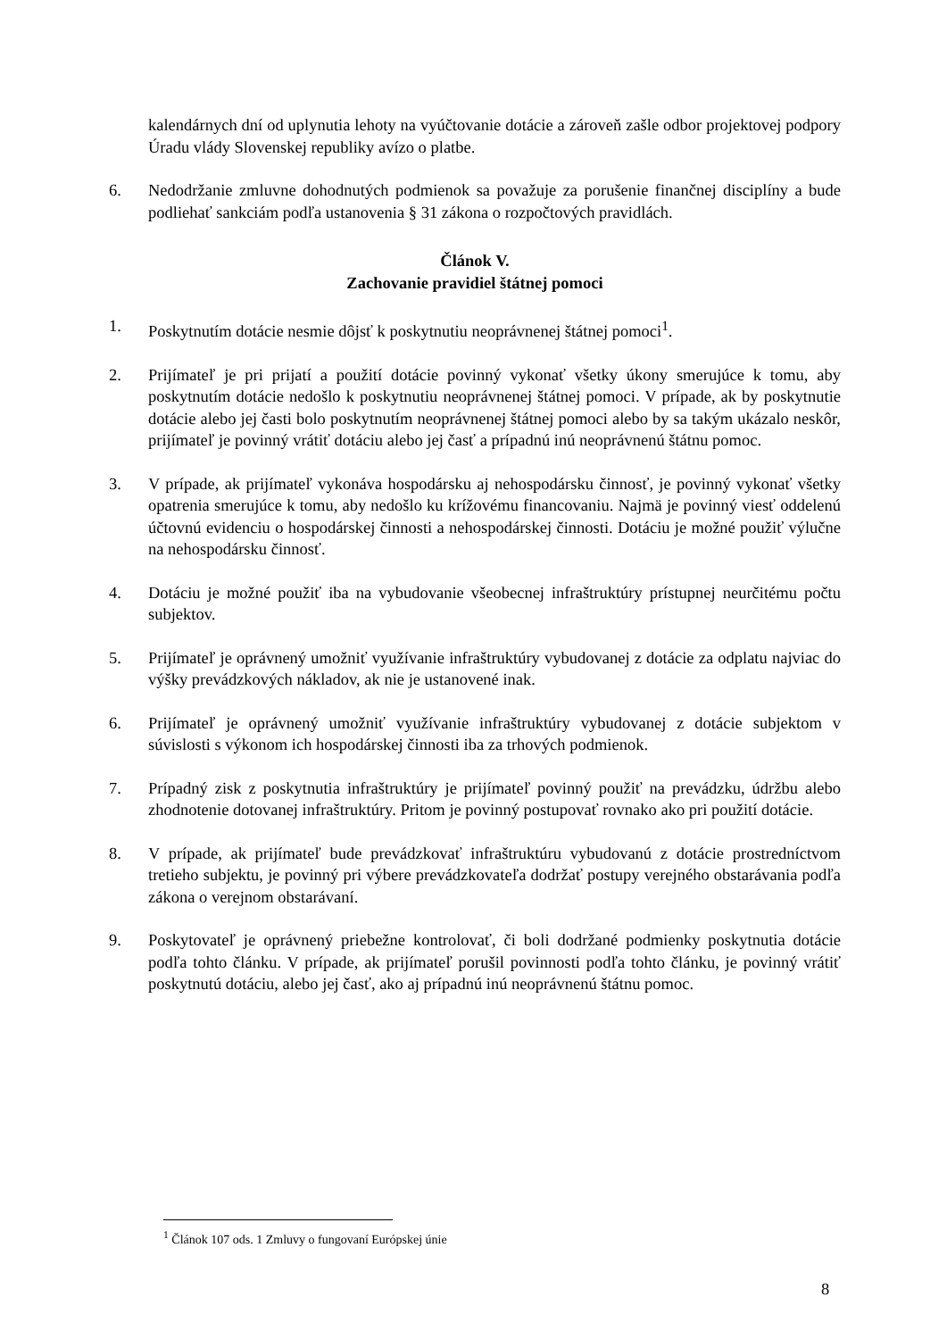kalendárnych dní od uplynutia lehoty na vyúčtovanie dotácie a zároveň zašle odbor projektovej podpory Úradu vlády Slovenskej republiky avízo o platbe.
6. Nedodržanie zmluvne dohodnutých podmienok sa považuje za porušenie finančnej disciplíny a bude podliehať sankciám podľa ustanovenia § 31 zákona o rozpočtových pravidlách.
Článok V.
Zachovanie pravidiel štátnej pomoci
1. Poskytnutím dotácie nesmie dôjsť k poskytnutiu neoprávnenej štátnej pomoci<sup>1</sup>.
2. Prijímateľ je pri prijatí a použití dotácie povinný vykonať všetky úkony smerujúce k tomu, aby poskytnutím dotácie nedošlo k poskytnutiu neoprávnenej štátnej pomoci. V prípade, ak by poskytnutie dotácie alebo jej časti bolo poskytnutím neoprávnenej štátnej pomoci alebo by sa takým ukázalo neskôr, prijímateľ je povinný vrátiť dotáciu alebo jej časť a prípadnú inú neoprávnenú štátnu pomoc.
3. V prípade, ak prijímateľ vykonáva hospodársku aj nehospodársku činnosť, je povinný vykonať všetky opatrenia smerujúce k tomu, aby nedošlo ku krížovému financovaniu. Najmä je povinný viesť oddelenú účtovnú evidenciu o hospodárskej činnosti a nehospodárskej činnosti. Dotáciu je možné použiť výlučne na nehospodársku činnosť.
4. Dotáciu je možné použiť iba na vybudovanie všeobecnej infraštruktúry prístupnej neurčitému počtu subjektov.
5. Prijímateľ je oprávnený umožniť využívanie infraštruktúry vybudovanej z dotácie za odplatu najviac do výšky prevádzkových nákladov, ak nie je ustanovené inak.
6. Prijímateľ je oprávnený umožniť využívanie infraštruktúry vybudovanej z dotácie subjektom v súvislosti s výkonom ich hospodárskej činnosti iba za trhových podmienok.
7. Prípadný zisk z poskytnutia infraštruktúry je prijímateľ povinný použiť na prevádzku, údržbu alebo zhodnotenie dotovanej infraštruktúry. Pritom je povinný postupovať rovnako ako pri použití dotácie.
8. V prípade, ak prijímateľ bude prevádzkovať infraštruktúru vybudovanú z dotácie prostredníctvom tretieho subjektu, je povinný pri výbere prevádzkovateľa dodržať postupy verejného obstarávania podľa zákona o verejnom obstarávaní.
9. Poskytovateľ je oprávnený priebežne kontrolovať, či boli dodržané podmienky poskytnutia dotácie podľa tohto článku. V prípade, ak prijímateľ porušil povinnosti podľa tohto článku, je povinný vrátiť poskytnutú dotáciu, alebo jej časť, ako aj prípadnú inú neoprávnenú štátnu pomoc.
<sup>1</sup> Článok 107 ods. 1 Zmluvy o fungovaní Európskej únie
8